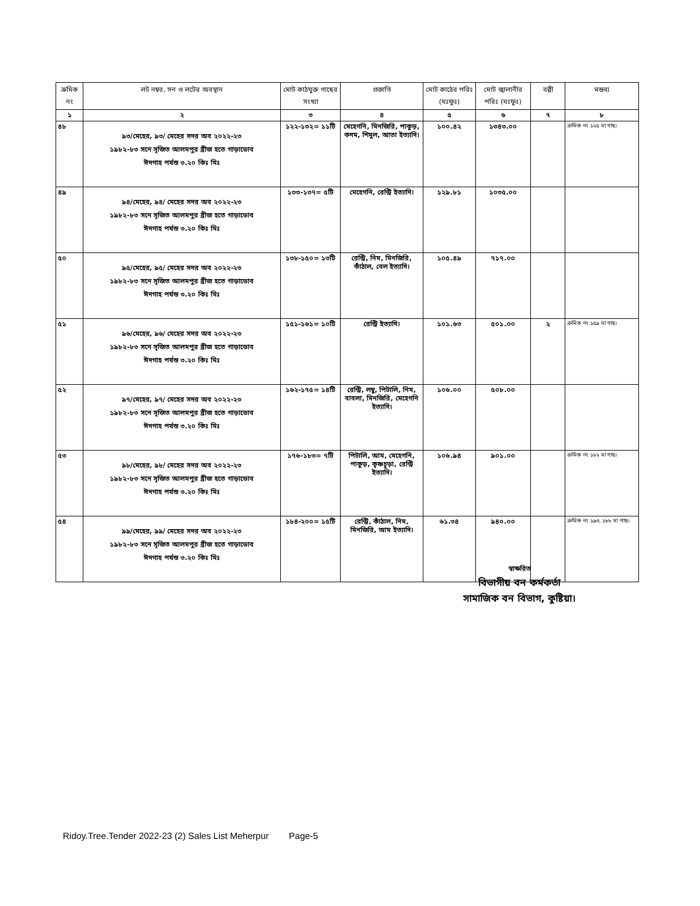| ক্রমিক নং | লট নম্বর, সন ও লটের অবস্থান | মোট কাঠযুক্ত গাছের সংখ্যা | প্রজাতি | মোট কাঠের পরিঃ (ঘঃফুঃ) | মোট জ্বালানীর পরিঃ (ঘঃফুঃ) | বল্লী | মন্তব্য |
| --- | --- | --- | --- | --- | --- | --- | --- |
| ১ | ২ | ৩ | ৪ | ৫ | ৬ | ৭ | ৮ |
| ৪৮ | ৯৩/মেহের, ৯৩/ মেহের সদর অব ২০২২-২৩ ১৯৮২-৮৩ সনে সৃজিত আলমপুর ব্রীজ হতে গাড়াডোব ঈদগাহ পর্যন্ত ৩.২০ কিঃ মিঃ | ১২২-১৩২= ১১টি | মেহেগনি, মিনজিরি, পাকুড়, কদম, শিমুল, আতা ইত্যাদি। | ১০০.৪২ | ১৩৪৩.০০ | | ক্রমিক নং ১২৫ মা গাছ। |
| ৪৯ | ৯৪/মেহের, ৯৪/ মেহের সদর অব ২০২২-২৩ ১৯৮২-৮৩ সনে সৃজিত আলমপুর ব্রীজ হতে গাড়াডোব ঈদগাহ পর্যন্ত ৩.২০ কিঃ মিঃ | ১৩৩-১৩৭= ৫টি | মেহেগনি, রেন্ট্রি ইত্যাদি। | ১২৯.৮১ | ১০৩৫.০০ | | |
| ৫০ | ৯৫/মেহের, ৯৫/ মেহের সদর অব ২০২২-২৩ ১৯৮২-৮৩ সনে সৃজিত আলমপুর ব্রীজ হতে গাড়াডোব ঈদগাহ পর্যন্ত ৩.২০ কিঃ মিঃ | ১৩৮-১৫০= ১৩টি | রেন্ট্রি, নিম, মিনজিরি, কাঁঠাল, বেল ইত্যাদি। | ১০৫.৪৯ | ৭১৭.০০ | | |
| ৫১ | ৯৬/মেহের, ৯৬/ মেহের সদর অব ২০২২-২৩ ১৯৮২-৮৩ সনে সৃজিত আলমপুর ব্রীজ হতে গাড়াডোব ঈদগাহ পর্যন্ত ৩.২০ কিঃ মিঃ | ১৫১-১৬১= ১০টি | রেন্ট্রি ইত্যাদি। | ১০১.৬৩ | ৫০১.০০ | ২ | ক্রমিক নং ১৫৯ মা গাছ। |
| ৫২ | ৯৭/মেহের, ৯৭/ মেহের সদর অব ২০২২-২৩ ১৯৮২-৮৩ সনে সৃজিত আলমপুর ব্রীজ হতে গাড়াডোব ঈদগাহ পর্যন্ত ৩.২০ কিঃ মিঃ | ১৬২-১৭৫= ১৪টি | রেন্ট্রি, লম্বু, পিটালি, নিম, বাবলা, মিনজিরি, মেহেগনি ইত্যাদি। | ১০৬.০০ | ৫০৮.০০ | | |
| ৫৩ | ৯৮/মেহের, ৯৮/ মেহের সদর অব ২০২২-২৩ ১৯৮২-৮৩ সনে সৃজিত আলমপুর ব্রীজ হতে গাড়াডোব ঈদগাহ পর্যন্ত ৩.২০ কিঃ মিঃ | ১৭৬-১৮৩= ৭টি | পিটালি, আম, মেহেগনি, পাকুড়, কৃষ্ণচূড়া, রেন্ট্রি ইত্যাদি। | ১০৬.৯৪ | ৯০১.০০ | | ক্রমিক নং ১৮২ মা গাছ। |
| ৫৪ | ৯৯/মেহের, ৯৯/ মেহের সদর অব ২০২২-২৩ ১৯৮২-৮৩ সনে সৃজিত আলমপুর ব্রীজ হতে গাড়াডোব ঈদগাহ পর্যন্ত ৩.২০ কিঃ মিঃ | ১৮৪-২০০= ১৫টি | রেন্ট্রি, কাঁঠাল, নিম, মিনজিরি, আম ইত্যাদি। | ৬১.৩৪ | ৯৪০.০০ | | ক্রমিক নং ১৯৩, ১৮৮ মা গাছ। |
স্বাক্ষরিত
বিভাগীয় বন কর্মকর্তা
সামাজিক বন বিভাগ, কুষ্টিয়া।
Ridoy.Tree.Tender 2022-23 (2) Sales List Meherpur Page-5